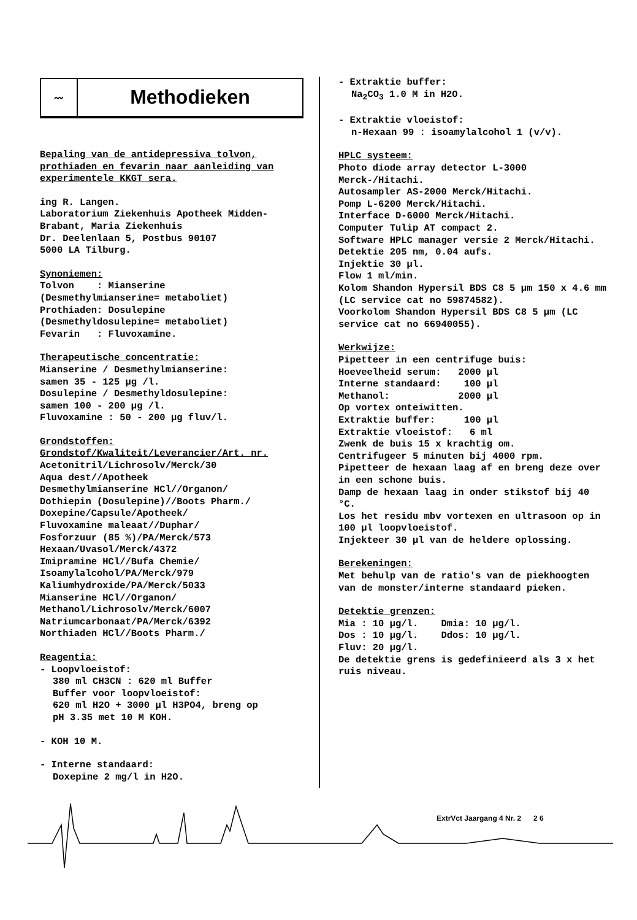〰
Methodieken
Bepaling van de antidepressiva tolvon, prothiaden en fevarin naar aanleiding van experimentele KKGT sera.
ing R. Langen.
Laboratorium Ziekenhuis Apotheek Midden-Brabant, Maria Ziekenhuis
Dr. Deelenlaan 5, Postbus 90107
5000 LA Tilburg.
Synoniemen:
Tolvon : Mianserine
(Desmethylmianserine= metaboliet)
Prothiaden: Dosulepine
(Desmethyldosulepine= metaboliet)
Fevarin : Fluvoxamine.
Therapeutische concentratie:
Mianserine / Desmethylmianserine:
samen 35 - 125 µg /l.
Dosulepine / Desmethyldosulepine:
samen 100 - 200 µg /l.
Fluvoxamine : 50 - 200 µg fluv/l.
Grondstoffen:
Grondstof/Kwaliteit/Leverancier/Art. nr.
Acetonitril/Lichrosolv/Merck/30
Aqua dest//Apotheek
Desmethylmianserine HCl//Organon/
Dothiepin (Dosulepine)//Boots Pharm./
Doxepine/Capsule/Apotheek/
Fluvoxamine maleaat//Duphar/
Fosforzuur (85 %)/PA/Merck/573
Hexaan/Uvasol/Merck/4372
Imipramine HCl//Bufa Chemie/
Isoamylalcohol/PA/Merck/979
Kaliumhydroxide/PA/Merck/5033
Mianserine HCl//Organon/
Methanol/Lichrosolv/Merck/6007
Natriumcarbonaat/PA/Merck/6392
Northiaden HCl//Boots Pharm./
Reagentia:
- Loopvloeistof:
380 ml CH3CN : 620 ml Buffer
Buffer voor loopvloeistof:
620 ml H2O + 3000 µl H3PO4, breng op
pH 3.35 met 10 M KOH.
- KOH 10 M.
- Interne standaard:
Doxepine 2 mg/l in H2O.
- Extraktie buffer:
Na<sub>2</sub>CO<sub>3</sub> 1.0 M in H2O.
- Extraktie vloeistof:
n-Hexaan 99 : isoamylalcohol 1 (v/v).
HPLC systeem:
Photo diode array detector L-3000 Merck-/Hitachi.
Autosampler AS-2000 Merck/Hitachi.
Pomp L-6200 Merck/Hitachi.
Interface D-6000 Merck/Hitachi.
Computer Tulip AT compact 2.
Software HPLC manager versie 2 Merck/Hitachi.
Detektie 205 nm, 0.04 aufs.
Injektie 30 µl.
Flow 1 ml/min.
Kolom Shandon Hypersil BDS C8 5 µm 150 x 4.6 mm (LC service cat no 59874582).
Voorkolom Shandon Hypersil BDS C8 5 µm (LC service cat no 66940055).
Werkwijze:
Pipetteer in een centrifuge buis:
Hoeveelheid serum: 2000 µl
Interne standaard: 100 µl
Methanol: 2000 µl
Op vortex onteiwitten.
Extraktie buffer: 100 µl
Extraktie vloeistof: 6 ml
Zwenk de buis 15 x krachtig om.
Centrifugeer 5 minuten bij 4000 rpm.
Pipetteer de hexaan laag af en breng deze over in een schone buis.
Damp de hexaan laag in onder stikstof bij 40 °C.
Los het residu mbv vortexen en ultrasoon op in 100 µl loopvloeistof.
Injekteer 30 µl van de heldere oplossing.
Berekeningen:
Met behulp van de ratio's van de piekhoogten van de monster/interne standaard pieken.
Detektie grenzen:
Mia : 10 µg/l. Dmia: 10 µg/l.
Dos : 10 µg/l. Ddos: 10 µg/l.
Fluv: 20 µg/l.
De detektie grens is gedefinieerd als 3 x het ruis niveau.
ExtrVct Jaargang 4 Nr. 2 2 6